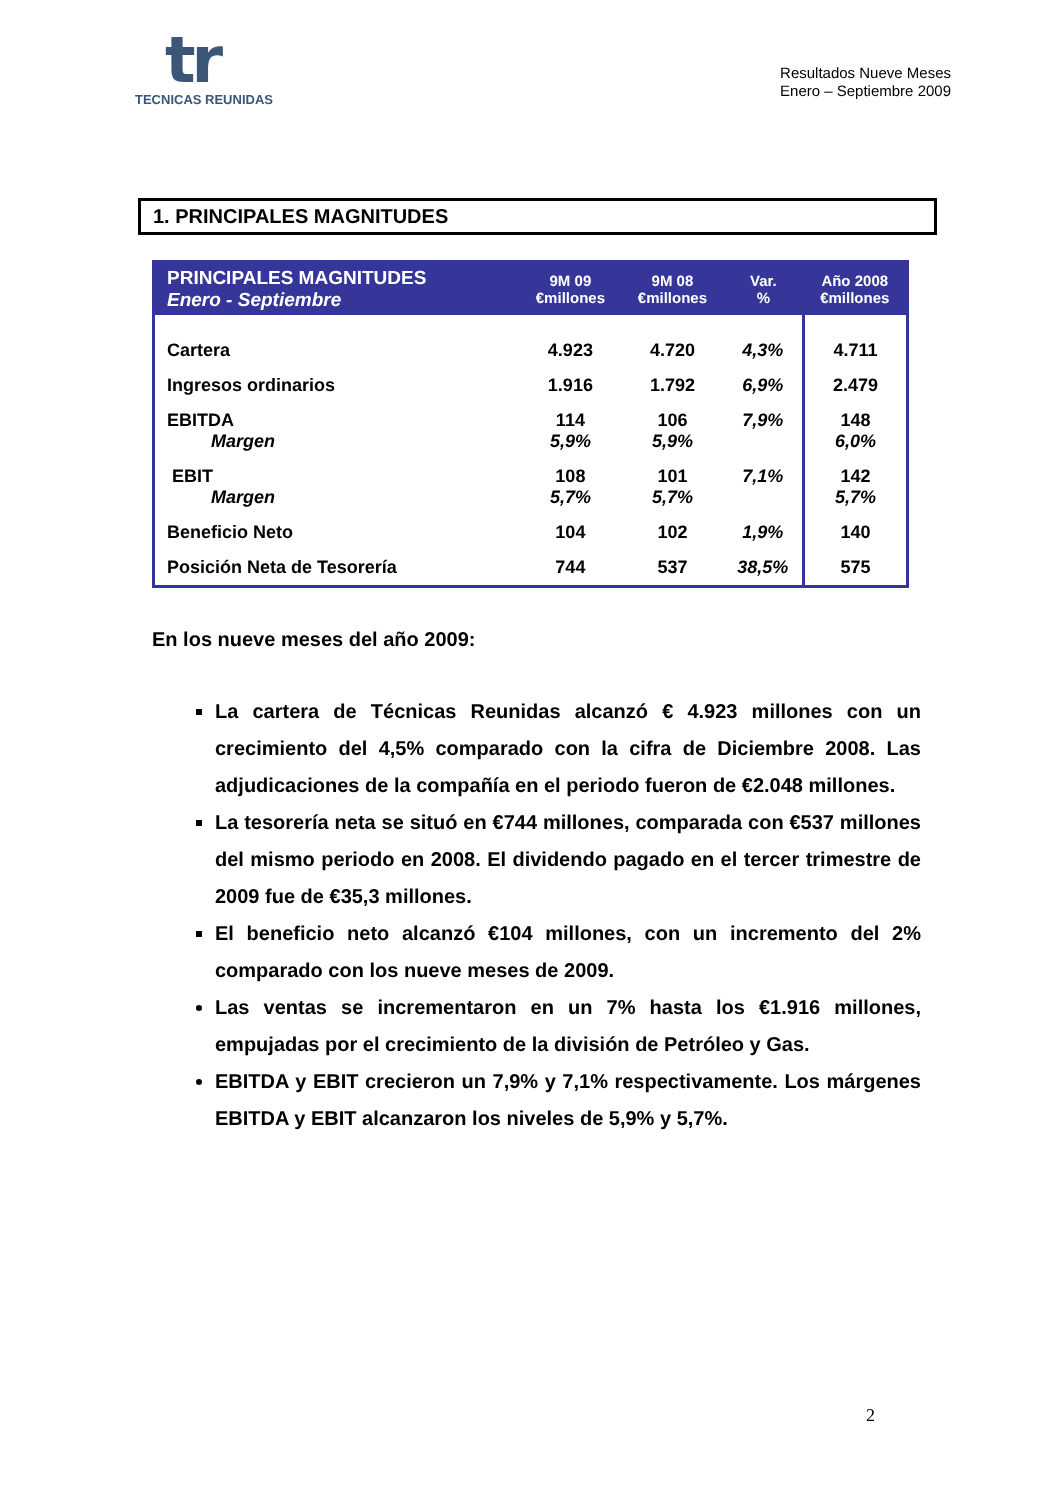tr
TECNICAS REUNIDAS
Resultados Nueve Meses
Enero – Septiembre 2009
1. PRINCIPALES MAGNITUDES
| PRINCIPALES MAGNITUDES Enero - Septiembre | 9M 09 €millones | 9M 08 €millones | Var. % | Año 2008 €millones |
| --- | --- | --- | --- | --- |
| Cartera | 4.923 | 4.720 | 4,3% | 4.711 |
| Ingresos ordinarios | 1.916 | 1.792 | 6,9% | 2.479 |
| EBITDA Margen | 114 5,9% | 106 5,9% | 7,9% | 148 6,0% |
| EBIT Margen | 108 5,7% | 101 5,7% | 7,1% | 142 5,7% |
| Beneficio Neto | 104 | 102 | 1,9% | 140 |
| Posición Neta de Tesorería | 744 | 537 | 38,5% | 575 |
En los nueve meses del año 2009:
La cartera de Técnicas Reunidas alcanzó € 4.923 millones con un crecimiento del 4,5% comparado con la cifra de Diciembre 2008. Las adjudicaciones de la compañía en el periodo fueron de €2.048 millones.
La tesorería neta se situó en €744 millones, comparada con €537 millones del mismo periodo en 2008. El dividendo pagado en el tercer trimestre de 2009 fue de €35,3 millones.
El beneficio neto alcanzó €104 millones, con un incremento del 2% comparado con los nueve meses de 2009.
Las ventas se incrementaron en un 7% hasta los €1.916 millones, empujadas por el crecimiento de la división de Petróleo y Gas.
EBITDA y EBIT crecieron un 7,9% y 7,1% respectivamente. Los márgenes EBITDA y EBIT alcanzaron los niveles de 5,9% y 5,7%.
2